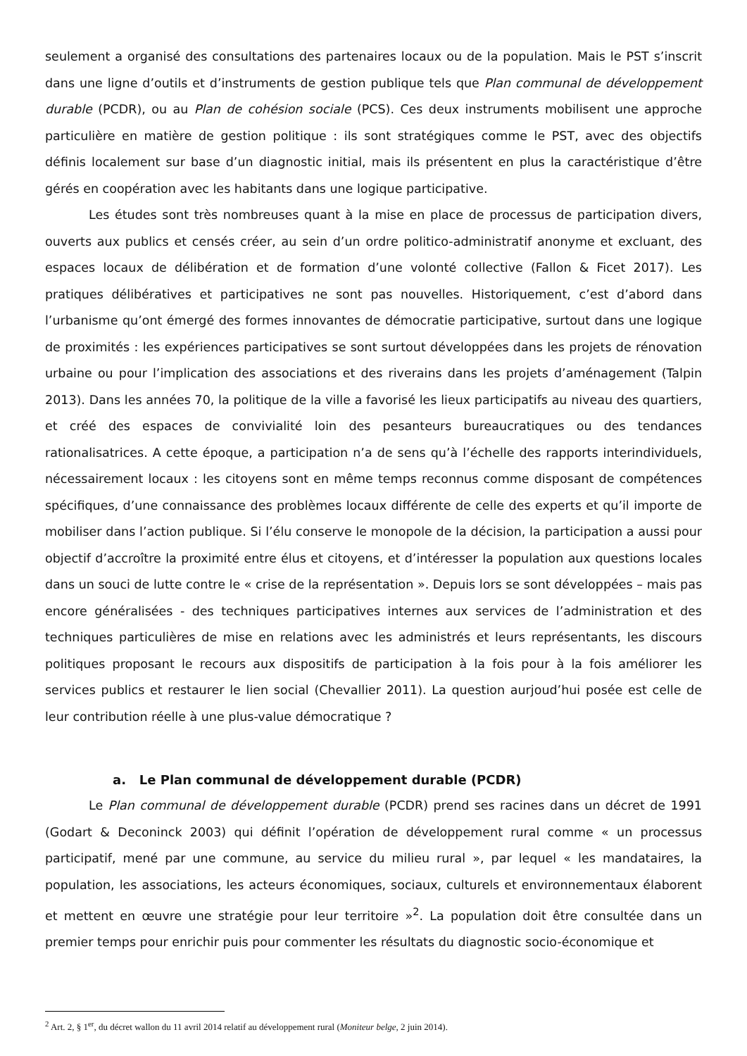seulement a organisé des consultations des partenaires locaux ou de la population. Mais le PST s’inscrit dans une ligne d’outils et d’instruments de gestion publique tels que Plan communal de développement durable (PCDR), ou au Plan de cohésion sociale (PCS). Ces deux instruments mobilisent une approche particulière en matière de gestion politique : ils sont stratégiques comme le PST, avec des objectifs définis localement sur base d’un diagnostic initial, mais ils présentent en plus la caractéristique d’être gérés en coopération avec les habitants dans une logique participative.
Les études sont très nombreuses quant à la mise en place de processus de participation divers, ouverts aux publics et censés créer, au sein d’un ordre politico-administratif anonyme et excluant, des espaces locaux de délibération et de formation d’une volonté collective (Fallon & Ficet 2017). Les pratiques délibératives et participatives ne sont pas nouvelles. Historiquement, c’est d’abord dans l’urbanisme qu’ont émergé des formes innovantes de démocratie participative, surtout dans une logique de proximités : les expériences participatives se sont surtout développées dans les projets de rénovation urbaine ou pour l’implication des associations et des riverains dans les projets d’aménagement (Talpin 2013). Dans les années 70, la politique de la ville a favorisé les lieux participatifs au niveau des quartiers, et créé des espaces de convivialité loin des pesanteurs bureaucratiques ou des tendances rationalisatrices. A cette époque, a participation n’a de sens qu’à l’échelle des rapports interindividuels, nécessairement locaux : les citoyens sont en même temps reconnus comme disposant de compétences spécifiques, d’une connaissance des problèmes locaux différente de celle des experts et qu’il importe de mobiliser dans l’action publique. Si l’élu conserve le monopole de la décision, la participation a aussi pour objectif d’accroître la proximité entre élus et citoyens, et d’intéresser la population aux questions locales dans un souci de lutte contre le « crise de la représentation ». Depuis lors se sont développées – mais pas encore généralisées - des techniques participatives internes aux services de l’administration et des techniques particulières de mise en relations avec les administrés et leurs représentants, les discours politiques proposant le recours aux dispositifs de participation à la fois pour à la fois améliorer les services publics et restaurer le lien social (Chevallier 2011). La question aurjoud’hui posée est celle de leur contribution réelle à une plus-value démocratique ?
a. Le Plan communal de développement durable (PCDR)
Le Plan communal de développement durable (PCDR) prend ses racines dans un décret de 1991 (Godart & Deconinck 2003) qui définit l’opération de développement rural comme « un processus participatif, mené par une commune, au service du milieu rural », par lequel « les mandataires, la population, les associations, les acteurs économiques, sociaux, culturels et environnementaux élaborent et mettent en œuvre une stratégie pour leur territoire »<sup>2</sup>. La population doit être consultée dans un premier temps pour enrichir puis pour commenter les résultats du diagnostic socio-économique et
<sup>2</sup> Art. 2, § 1<sup>er</sup>, du décret wallon du 11 avril 2014 relatif au développement rural (Moniteur belge, 2 juin 2014).